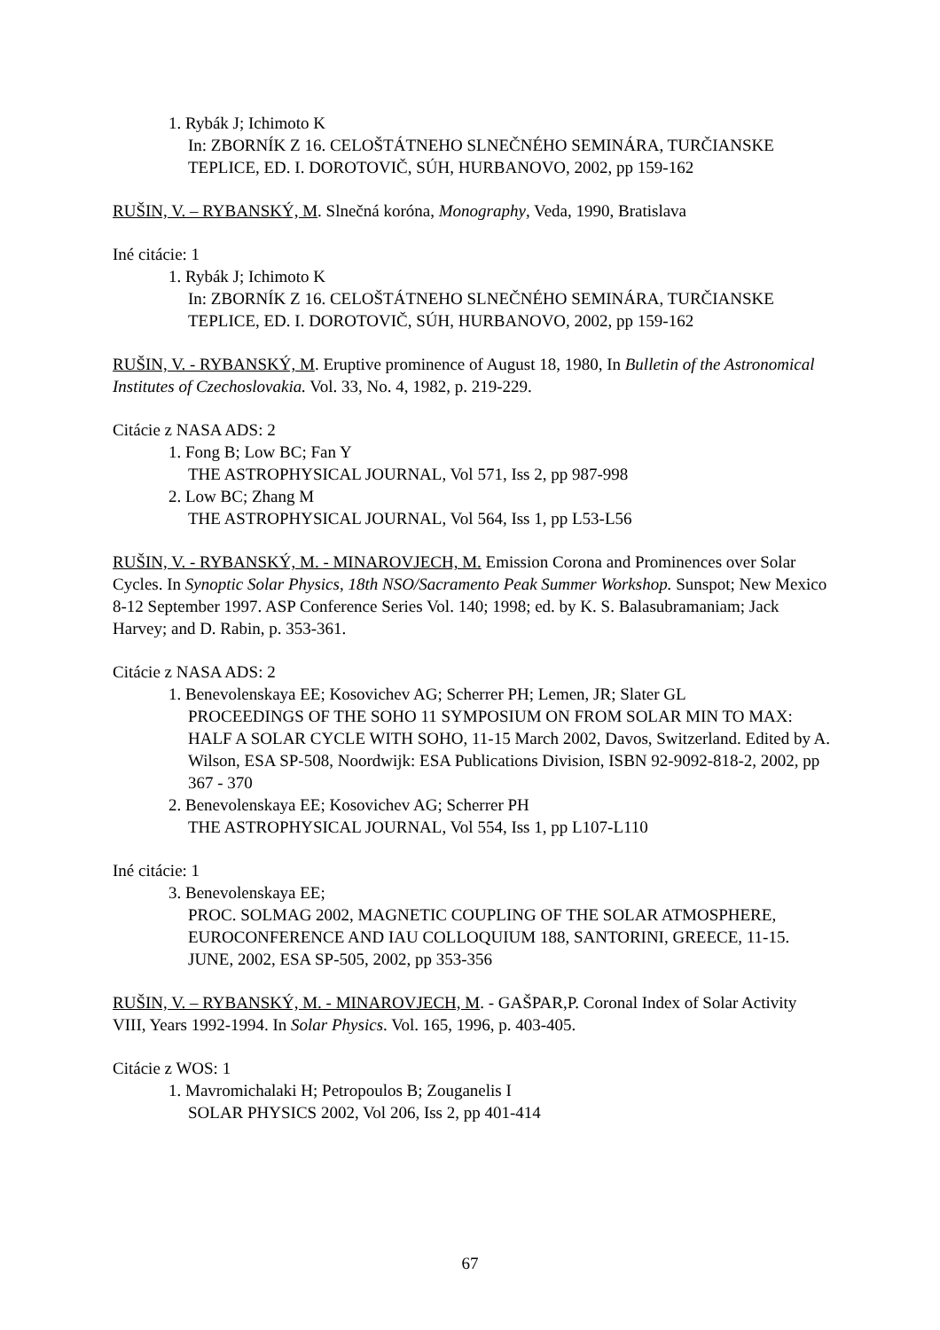1. Rybák J; Ichimoto K
In: ZBORNÍK Z 16. CELOŠTÁTNEHO SLNEČNÉHO SEMINÁRA, TURČIANSKE TEPLICE, ED. I. DOROTOVIČ, SÚH, HURBANOVO, 2002, pp 159-162
RUŠIN, V. – RYBANSKÝ, M. Slnečná koróna, Monography, Veda, 1990, Bratislava
Iné citácie: 1
1. Rybák J; Ichimoto K
In: ZBORNÍK Z 16. CELOŠTÁTNEHO SLNEČNÉHO SEMINÁRA, TURČIANSKE TEPLICE, ED. I. DOROTOVIČ, SÚH, HURBANOVO, 2002, pp 159-162
RUŠIN, V. - RYBANSKÝ, M. Eruptive prominence of August 18, 1980, In Bulletin of the Astronomical Institutes of Czechoslovakia. Vol. 33, No. 4, 1982, p. 219-229.
Citácie z NASA ADS: 2
1. Fong B; Low BC; Fan Y
THE ASTROPHYSICAL JOURNAL, Vol 571, Iss 2, pp 987-998
2. Low BC; Zhang M
THE ASTROPHYSICAL JOURNAL, Vol 564, Iss 1, pp L53-L56
RUŠIN, V. - RYBANSKÝ, M. - MINAROVJECH, M. Emission Corona and Prominences over Solar Cycles. In Synoptic Solar Physics, 18th NSO/Sacramento Peak Summer Workshop. Sunspot; New Mexico 8-12 September 1997. ASP Conference Series Vol. 140; 1998; ed. by K. S. Balasubramaniam; Jack Harvey; and D. Rabin, p. 353-361.
Citácie z NASA ADS: 2
1. Benevolenskaya EE; Kosovichev AG; Scherrer PH; Lemen, JR; Slater GL
PROCEEDINGS OF THE SOHO 11 SYMPOSIUM ON FROM SOLAR MIN TO MAX: HALF A SOLAR CYCLE WITH SOHO, 11-15 March 2002, Davos, Switzerland. Edited by A. Wilson, ESA SP-508, Noordwijk: ESA Publications Division, ISBN 92-9092-818-2, 2002, pp 367 - 370
2. Benevolenskaya EE; Kosovichev AG; Scherrer PH
THE ASTROPHYSICAL JOURNAL, Vol 554, Iss 1, pp L107-L110
Iné citácie: 1
3. Benevolenskaya EE;
PROC. SOLMAG 2002, MAGNETIC COUPLING OF THE SOLAR ATMOSPHERE, EUROCONFERENCE AND IAU COLLOQUIUM 188, SANTORINI, GREECE, 11-15. JUNE, 2002, ESA SP-505, 2002, pp 353-356
RUŠIN, V. – RYBANSKÝ, M. - MINAROVJECH, M. - GAŠPAR,P. Coronal Index of Solar Activity VIII, Years 1992-1994. In Solar Physics. Vol. 165, 1996, p. 403-405.
Citácie z WOS: 1
1. Mavromichalaki H; Petropoulos B; Zouganelis I
SOLAR PHYSICS 2002, Vol 206, Iss 2, pp 401-414
67